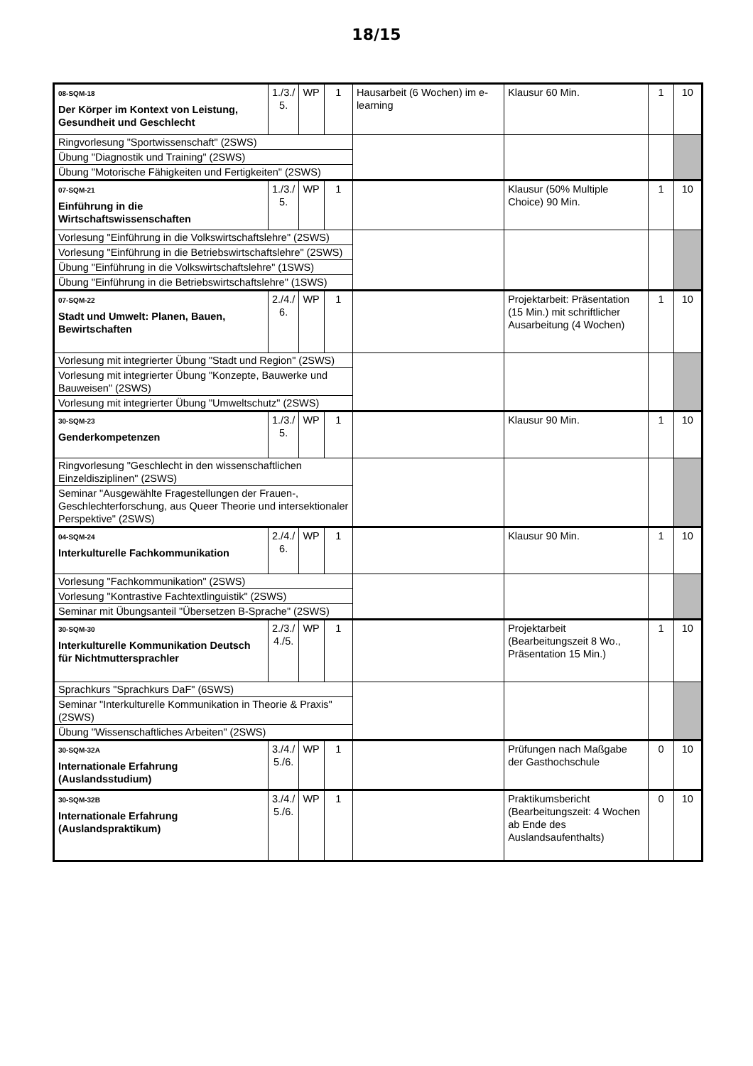18/15
| 08-SQM-18 Der Körper im Kontext von Leistung, Gesundheit und Geschlecht | 1./3./ 5. | WP | 1 | Hausarbeit (6 Wochen) im e-learning | Klausur 60 Min. | 1 | 10 |
| Ringvorlesung "Sportwissenschaft" (2SWS) | | | | | | | |
| Übung "Diagnostik und Training" (2SWS) | | | | | | | |
| Übung "Motorische Fähigkeiten und Fertigkeiten" (2SWS) | | | | | | | |
| 07-SQM-21 Einführung in die Wirtschaftswissenschaften | 1./3./ 5. | WP | 1 | | Klausur (50% Multiple Choice) 90 Min. | 1 | 10 |
| Vorlesung "Einführung in die Volkswirtschaftslehre" (2SWS) | | | | | | | |
| Vorlesung "Einführung in die Betriebswirtschaftslehre" (2SWS) | | | | | | | |
| Übung "Einführung in die Volkswirtschaftslehre" (1SWS) | | | | | | | |
| Übung "Einführung in die Betriebswirtschaftslehre" (1SWS) | | | | | | | |
| 07-SQM-22 Stadt und Umwelt: Planen, Bauen, Bewirtschaften | 2./4./ 6. | WP | 1 | | Projektarbeit: Präsentation (15 Min.) mit schriftlicher Ausarbeitung (4 Wochen) | 1 | 10 |
| Vorlesung mit integrierter Übung "Stadt und Region" (2SWS) | | | | | | | |
| Vorlesung mit integrierter Übung "Konzepte, Bauwerke und Bauweisen" (2SWS) | | | | | | | |
| Vorlesung mit integrierter Übung "Umweltschutz" (2SWS) | | | | | | | |
| 30-SQM-23 Genderkompetenzen | 1./3./ 5. | WP | 1 | | Klausur 90 Min. | 1 | 10 |
| Ringvorlesung "Geschlecht in den wissenschaftlichen Einzeldisziplinen" (2SWS) | | | | | | | |
| Seminar "Ausgewählte Fragestellungen der Frauen-, Geschlechterforschung, aus Queer Theorie und intersektionaler Perspektive" (2SWS) | | | | | | | |
| 04-SQM-24 Interkulturelle Fachkommunikation | 2./4./ 6. | WP | 1 | | Klausur 90 Min. | 1 | 10 |
| Vorlesung "Fachkommunikation" (2SWS) | | | | | | | |
| Vorlesung "Kontrastive Fachtextlinguistik" (2SWS) | | | | | | | |
| Seminar mit Übungsanteil "Übersetzen B-Sprache" (2SWS) | | | | | | | |
| 30-SQM-30 Interkulturelle Kommunikation Deutsch für Nichtmuttersprachler | 2./3./ 4./5. | WP | 1 | | Projektarbeit (Bearbeitungszeit 8 Wo., Präsentation 15 Min.) | 1 | 10 |
| Sprachkurs "Sprachkurs DaF" (6SWS) | | | | | | | |
| Seminar "Interkulturelle Kommunikation in Theorie & Praxis" (2SWS) | | | | | | | |
| Übung "Wissenschaftliches Arbeiten" (2SWS) | | | | | | | |
| 30-SQM-32A Internationale Erfahrung (Auslandsstudium) | 3./4./ 5./6. | WP | 1 | | Prüfungen nach Maßgabe der Gasthochschule | 0 | 10 |
| 30-SQM-32B Internationale Erfahrung (Auslandspraktikum) | 3./4./ 5./6. | WP | 1 | | Praktikumsbericht (Bearbeitungszeit: 4 Wochen ab Ende des Auslandsaufenthalts) | 0 | 10 |